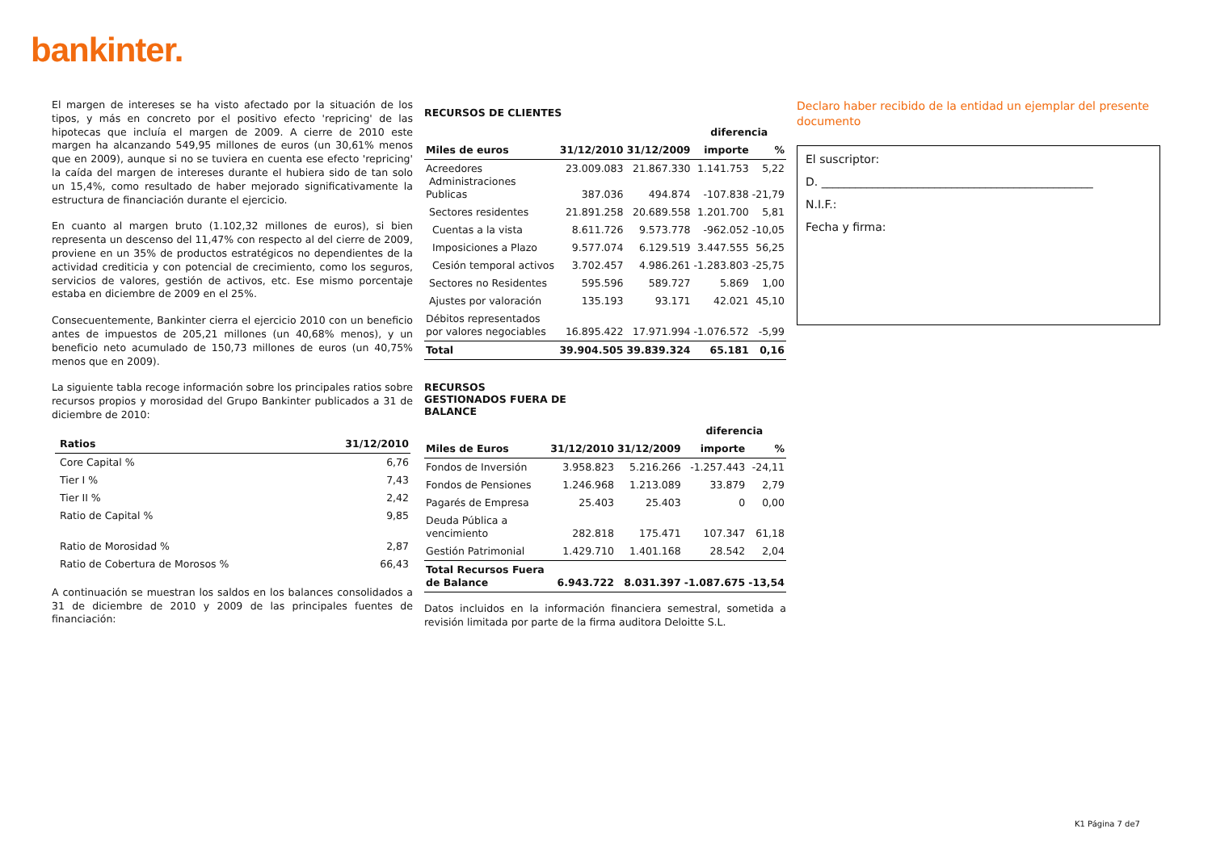bankinter.
El margen de intereses se ha visto afectado por la situación de los tipos, y más en concreto por el positivo efecto 'repricing' de las hipotecas que incluía el margen de 2009. A cierre de 2010 este margen ha alcanzando 549,95 millones de euros (un 30,61% menos que en 2009), aunque si no se tuviera en cuenta ese efecto 'repricing' la caída del margen de intereses durante el hubiera sido de tan solo un 15,4%, como resultado de haber mejorado significativamente la estructura de financiación durante el ejercicio.
En cuanto al margen bruto (1.102,32 millones de euros), si bien representa un descenso del 11,47% con respecto al del cierre de 2009, proviene en un 35% de productos estratégicos no dependientes de la actividad crediticia y con potencial de crecimiento, como los seguros, servicios de valores, gestión de activos, etc. Ese mismo porcentaje estaba en diciembre de 2009 en el 25%.
Consecuentemente, Bankinter cierra el ejercicio 2010 con un beneficio antes de impuestos de 205,21 millones (un 40,68% menos), y un beneficio neto acumulado de 150,73 millones de euros (un 40,75% menos que en 2009).
La siguiente tabla recoge información sobre los principales ratios sobre recursos propios y morosidad del Grupo Bankinter publicados a 31 de diciembre de 2010:
| Ratios | 31/12/2010 |
| --- | --- |
| Core Capital % | 6,76 |
| Tier I % | 7,43 |
| Tier II % | 2,42 |
| Ratio de Capital % | 9,85 |
| Ratio de Morosidad % | 2,87 |
| Ratio de Cobertura de Morosos % | 66,43 |
A continuación se muestran los saldos en los balances consolidados a 31 de diciembre de 2010 y 2009 de las principales fuentes de financiación:
RECURSOS DE CLIENTES
| | | | diferencia | |
| --- | --- | --- | --- | --- |
| Miles de euros | 31/12/2010 | 31/12/2009 | importe | % |
| Acreedores Administraciones Publicas | 23.009.083 387.036 | 21.867.330 494.874 | 1.141.753 -107.838 | 5,22 -21,79 |
| Sectores residentes | 21.891.258 | 20.689.558 | 1.201.700 | 5,81 |
| Cuentas a la vista | 8.611.726 | 9.573.778 | -962.052 | -10,05 |
| Imposiciones a Plazo | 9.577.074 | 6.129.519 | 3.447.555 | 56,25 |
| Cesión temporal activos | 3.702.457 | 4.986.261 | -1.283.803 | -25,75 |
| Sectores no Residentes | 595.596 | 589.727 | 5.869 | 1,00 |
| Ajustes por valoración | 135.193 | 93.171 | 42.021 | 45,10 |
| Débitos representados por valores negociables | 16.895.422 | 17.971.994 | -1.076.572 | -5,99 |
| Total | 39.904.505 | 39.839.324 | 65.181 | 0,16 |
RECURSOS
GESTIONADOS FUERA DE
BALANCE
| | | | diferencia | |
| --- | --- | --- | --- | --- |
| Miles de Euros | 31/12/2010 | 31/12/2009 | importe | % |
| Fondos de Inversión | 3.958.823 | 5.216.266 | -1.257.443 | -24,11 |
| Fondos de Pensiones | 1.246.968 | 1.213.089 | 33.879 | 2,79 |
| Pagarés de Empresa | 25.403 | 25.403 | 0 | 0,00 |
| Deuda Pública a vencimiento | 282.818 | 175.471 | 107.347 | 61,18 |
| Gestión Patrimonial | 1.429.710 | 1.401.168 | 28.542 | 2,04 |
| Total Recursos Fuera de Balance | 6.943.722 | 8.031.397 | -1.087.675 | -13,54 |
Datos incluidos en la información financiera semestral, sometida a revisión limitada por parte de la firma auditora Deloitte S.L.
Declaro haber recibido de la entidad un ejemplar del presente documento
El suscriptor:
D. ________________________________________________
N.I.F.:
Fecha y firma:
K1 Página 7 de7